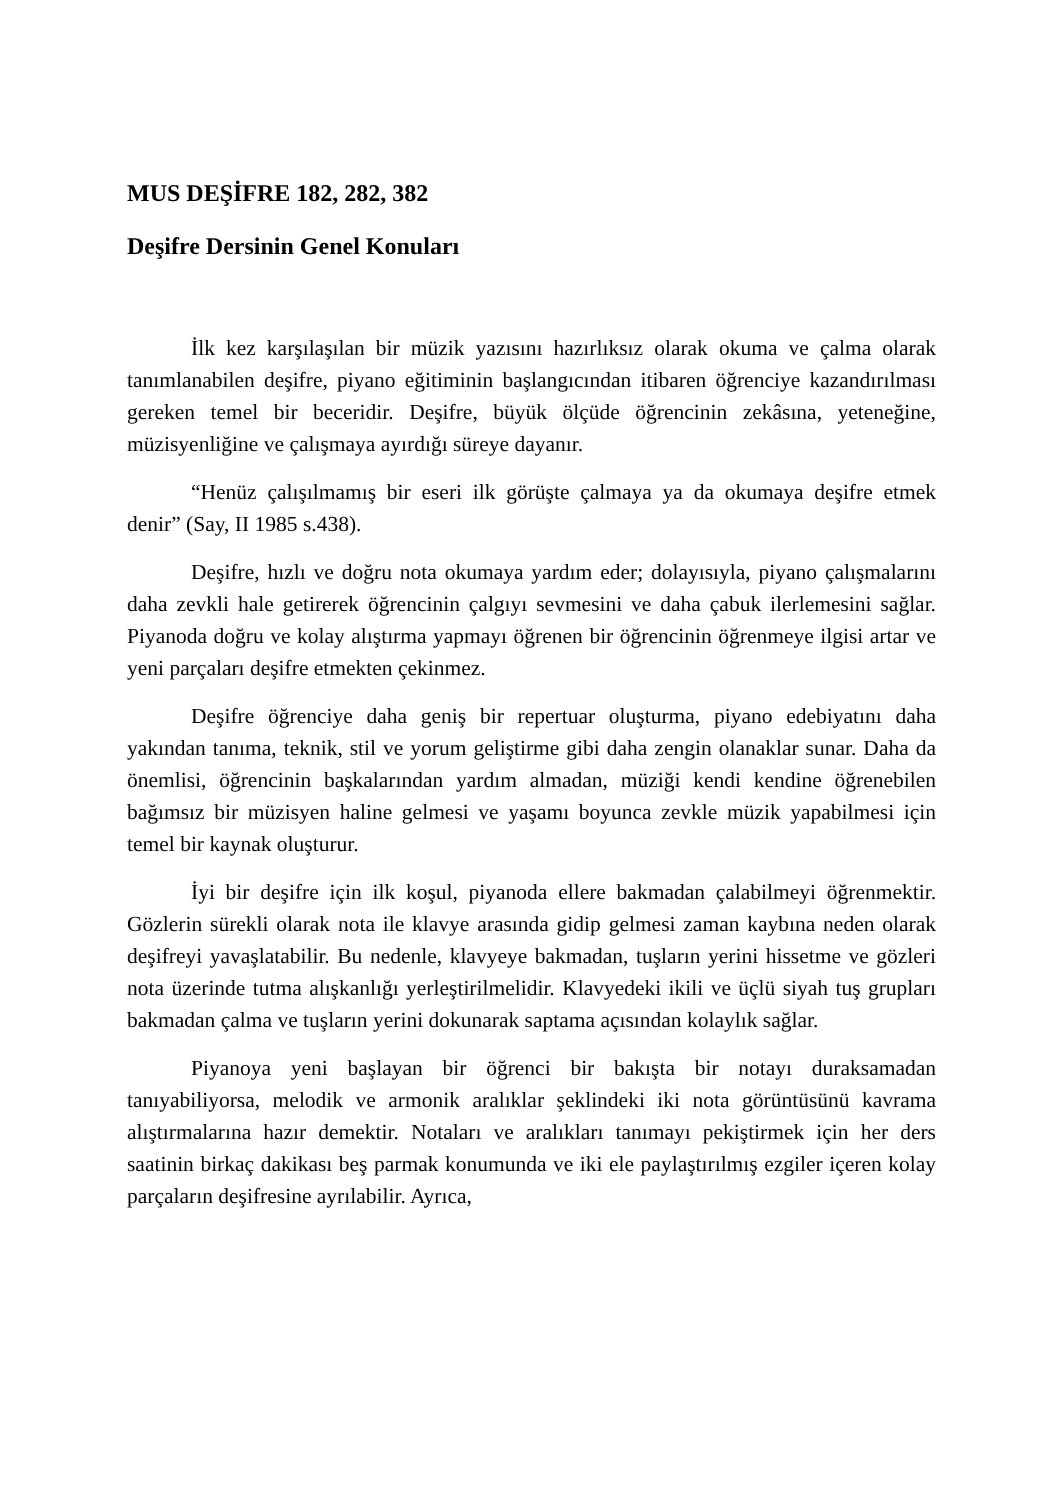MUS DEŞİFRE 182, 282, 382
Deşifre Dersinin Genel Konuları
İlk kez karşılaşılan bir müzik yazısını hazırlıksız olarak okuma ve çalma olarak tanımlanabilen deşifre, piyano eğitiminin başlangıcından itibaren öğrenciye kazandırılması gereken temel bir beceridir. Deşifre, büyük ölçüde öğrencinin zekâsına, yeteneğine, müzisyenliğine ve çalışmaya ayırdığı süreye dayanır.
“Henüz çalışılmamış bir eseri ilk görüşte çalmaya ya da okumaya deşifre etmek denir” (Say, II 1985 s.438).
Deşifre, hızlı ve doğru nota okumaya yardım eder; dolayısıyla, piyano çalışmalarını daha zevkli hale getirerek öğrencinin çalgıyı sevmesini ve daha çabuk ilerlemesini sağlar. Piyanoda doğru ve kolay alıştırma yapmayı öğrenen bir öğrencinin öğrenmeye ilgisi artar ve yeni parçaları deşifre etmekten çekinmez.
Deşifre öğrenciye daha geniş bir repertuar oluşturma, piyano edebiyatını daha yakından tanıma, teknik, stil ve yorum geliştirme gibi daha zengin olanaklar sunar. Daha da önemlisi, öğrencinin başkalarından yardım almadan, müziği kendi kendine öğrenebilen bağımsız bir müzisyen haline gelmesi ve yaşamı boyunca zevkle müzik yapabilmesi için temel bir kaynak oluşturur.
İyi bir deşifre için ilk koşul, piyanoda ellere bakmadan çalabilmeyi öğrenmektir. Gözlerin sürekli olarak nota ile klavye arasında gidip gelmesi zaman kaybına neden olarak deşifreyi yavaşlatabilir. Bu nedenle, klavyeye bakmadan, tuşların yerini hissetme ve gözleri nota üzerinde tutma alışkanlığı yerleştirilmelidir. Klavyedeki ikili ve üçlü siyah tuş grupları bakmadan çalma ve tuşların yerini dokunarak saptama açısından kolaylık sağlar.
Piyanoya yeni başlayan bir öğrenci bir bakışta bir notayı duraksamadan tanıyabiliyorsa, melodik ve armonik aralıklar şeklindeki iki nota görüntüsünü kavrama alıştırmalarına hazır demektir. Notaları ve aralıkları tanımayı pekiştirmek için her ders saatinin birkaç dakikası beş parmak konumunda ve iki ele paylaştırılmış ezgiler içeren kolay parçaların deşifresine ayrılabilir. Ayrıca,